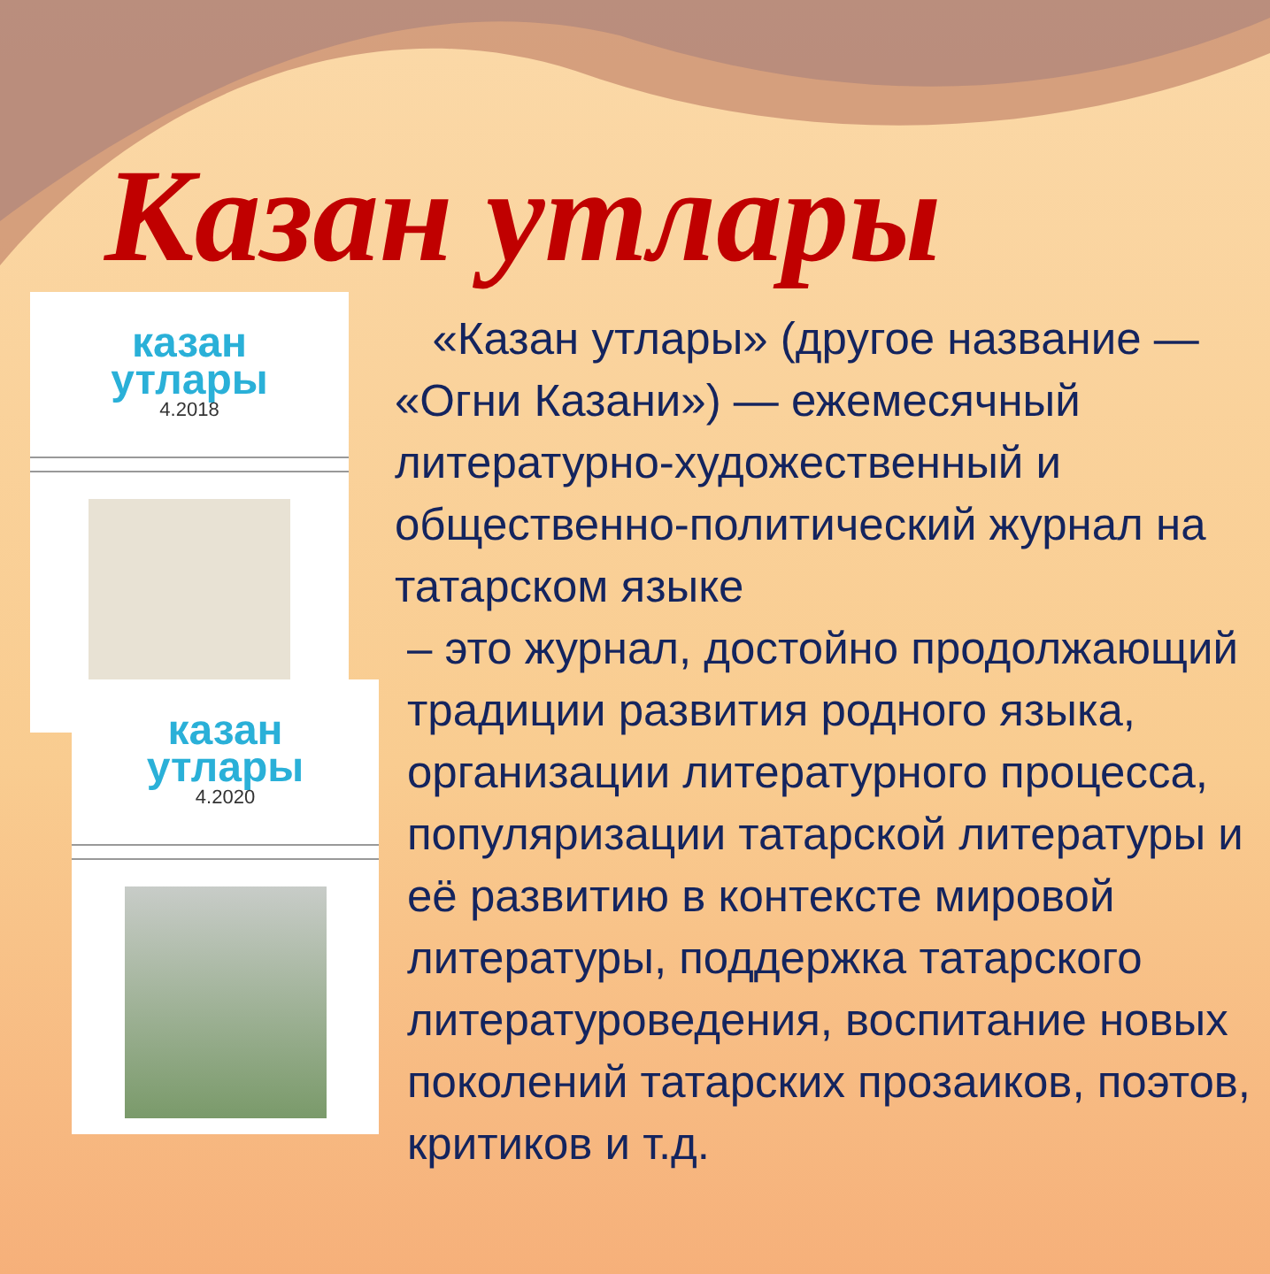Казан утлары
казан
утлары
4.2018
казан
утлары
4.2020
«Казан утлары» (другое название — «Огни Казани») — ежемесячный литературно-художественный и общественно-политический журнал на татарском языке
– это журнал, достойно продолжающий традиции развития родного языка, организации литературного процесса, популяризации татарской литературы и её развитию в контексте мировой литературы, поддержка татарского литературоведения, воспитание новых поколений татарских прозаиков, поэтов, критиков и т.д.